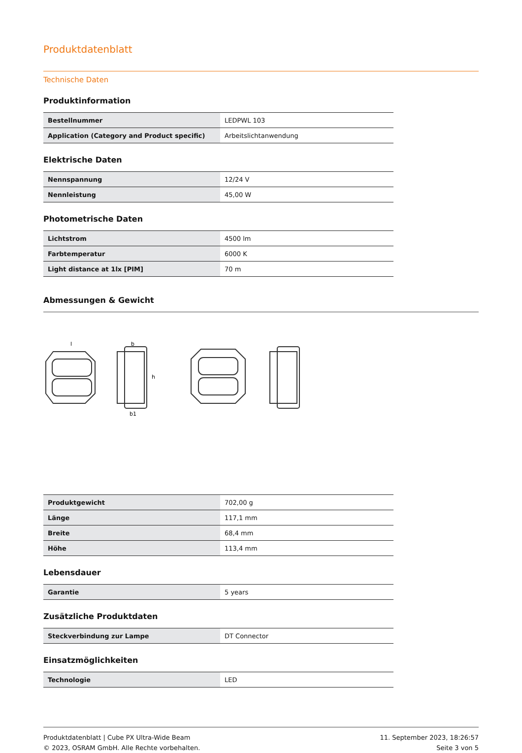Produktdatenblatt
Technische Daten
Produktinformation
| Bestellnummer | LEDPWL 103 |
| Application (Category and Product specific) | Arbeitslichtanwendung |
Elektrische Daten
| Nennspannung | 12/24 V |
| Nennleistung | 45,00 W |
Photometrische Daten
| Lichtstrom | 4500 lm |
| Farbtemperatur | 6000 K |
| Light distance at 1lx [PIM] | 70 m |
Abmessungen & Gewicht
l
b
h
b1
| Produktgewicht | 702,00 g |
| Länge | 117,1 mm |
| Breite | 68,4 mm |
| Höhe | 113,4 mm |
Lebensdauer
| Garantie | 5 years |
Zusätzliche Produktdaten
| Steckverbindung zur Lampe | DT Connector |
Einsatzmöglichkeiten
| Technologie | LED |
Produktdatenblatt | Cube PX Ultra-Wide Beam
© 2023, OSRAM GmbH. Alle Rechte vorbehalten.
11. September 2023, 18:26:57
Seite 3 von 5